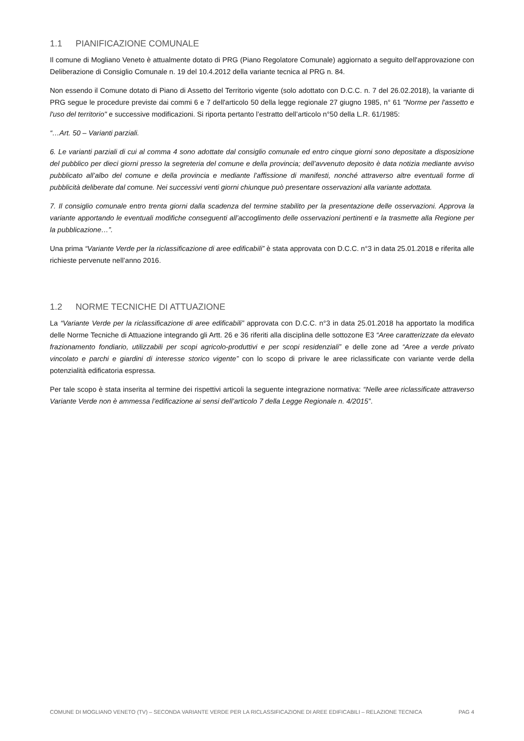1.1 PIANIFICAZIONE COMUNALE
Il comune di Mogliano Veneto è attualmente dotato di PRG (Piano Regolatore Comunale) aggiornato a seguito dell'approvazione con Deliberazione di Consiglio Comunale n. 19 del 10.4.2012 della variante tecnica al PRG n. 84.
Non essendo il Comune dotato di Piano di Assetto del Territorio vigente (solo adottato con D.C.C. n. 7 del 26.02.2018), la variante di PRG segue le procedure previste dai commi 6 e 7 dell'articolo 50 della legge regionale 27 giugno 1985, n° 61 "Norme per l'assetto e l'uso del territorio" e successive modificazioni. Si riporta pertanto l’estratto dell’articolo n°50 della L.R. 61/1985:
“…Art. 50 – Varianti parziali.
6. Le varianti parziali di cui al comma 4 sono adottate dal consiglio comunale ed entro cinque giorni sono depositate a disposizione del pubblico per dieci giorni presso la segreteria del comune e della provincia; dell’avvenuto deposito è data notizia mediante avviso pubblicato all’albo del comune e della provincia e mediante l’affissione di manifesti, nonché attraverso altre eventuali forme di pubblicità deliberate dal comune. Nei successivi venti giorni chiunque può presentare osservazioni alla variante adottata.
7. Il consiglio comunale entro trenta giorni dalla scadenza del termine stabilito per la presentazione delle osservazioni. Approva la variante apportando le eventuali modifiche conseguenti all’accoglimento delle osservazioni pertinenti e la trasmette alla Regione per la pubblicazione…”.
Una prima “Variante Verde per la riclassificazione di aree edificabili” è stata approvata con D.C.C. n°3 in data 25.01.2018 e riferita alle richieste pervenute nell’anno 2016.
1.2 NORME TECNICHE DI ATTUAZIONE
La “Variante Verde per la riclassificazione di aree edificabili” approvata con D.C.C. n°3 in data 25.01.2018 ha apportato la modifica delle Norme Tecniche di Attuazione integrando gli Artt. 26 e 36 riferiti alla disciplina delle sottozone E3 “Aree caratterizzate da elevato frazionamento fondiario, utilizzabili per scopi agricolo-produttivi e per scopi residenziali” e delle zone ad “Aree a verde privato vincolato e parchi e giardini di interesse storico vigente” con lo scopo di privare le aree riclassificate con variante verde della potenzialità edificatoria espressa.
Per tale scopo è stata inserita al termine dei rispettivi articoli la seguente integrazione normativa: “Nelle aree riclassificate attraverso Variante Verde non è ammessa l’edificazione ai sensi dell’articolo 7 della Legge Regionale n. 4/2015”.
COMUNE DI MOGLIANO VENETO (TV) – SECONDA VARIANTE VERDE PER LA RICLASSIFICAZIONE DI AREE EDIFICABILI – RELAZIONE TECNICA PAG 4